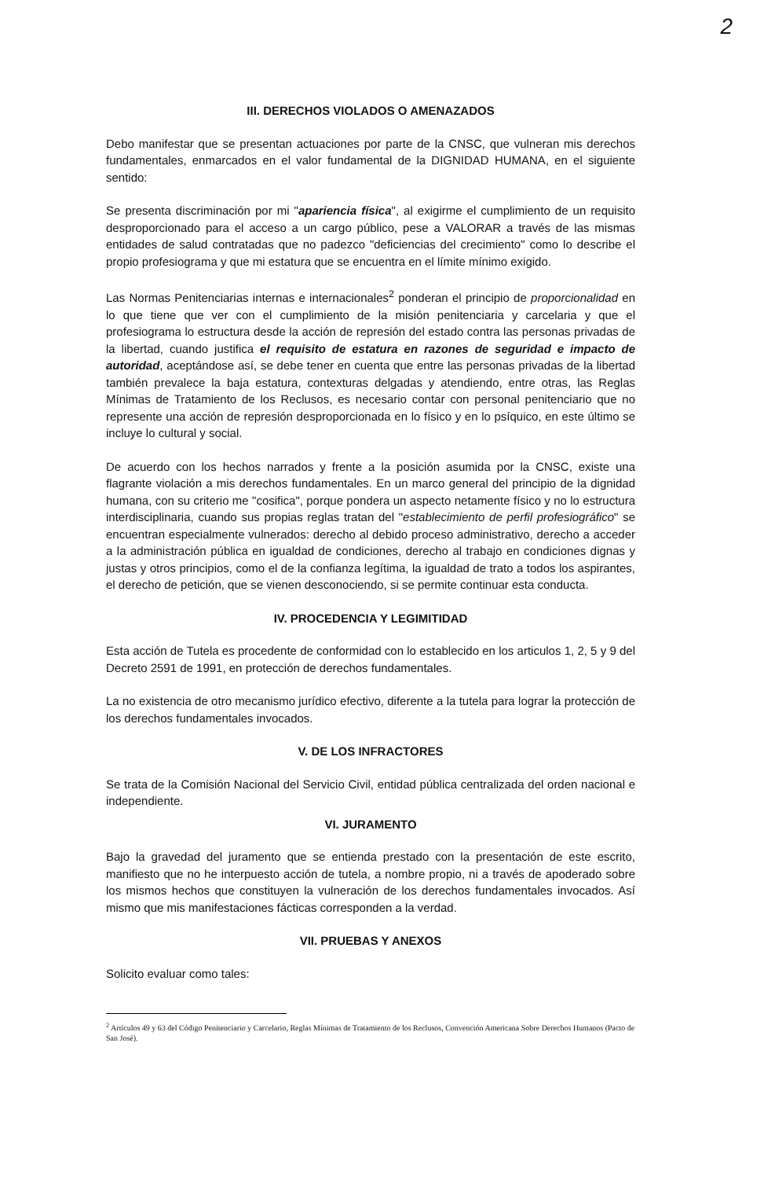2
III. DERECHOS VIOLADOS O AMENAZADOS
Debo manifestar que se presentan actuaciones por parte de la CNSC, que vulneran mis derechos fundamentales, enmarcados en el valor fundamental de la DIGNIDAD HUMANA, en el siguiente sentido:
Se presenta discriminación por mi "apariencia física", al exigirme el cumplimiento de un requisito desproporcionado para el acceso a un cargo público, pese a VALORAR a través de las mismas entidades de salud contratadas que no padezco "deficiencias del crecimiento" como lo describe el propio profesiograma y que mi estatura que se encuentra en el límite mínimo exigido.
Las Normas Penitenciarias internas e internacionales<sup>2</sup> ponderan el principio de proporcionalidad en lo que tiene que ver con el cumplimiento de la misión penitenciaria y carcelaria y que el profesiograma lo estructura desde la acción de represión del estado contra las personas privadas de la libertad, cuando justifica el requisito de estatura en razones de seguridad e impacto de autoridad, aceptándose así, se debe tener en cuenta que entre las personas privadas de la libertad también prevalece la baja estatura, contexturas delgadas y atendiendo, entre otras, las Reglas Mínimas de Tratamiento de los Reclusos, es necesario contar con personal penitenciario que no represente una acción de represión desproporcionada en lo físico y en lo psíquico, en este último se incluye lo cultural y social.
De acuerdo con los hechos narrados y frente a la posición asumida por la CNSC, existe una flagrante violación a mis derechos fundamentales. En un marco general del principio de la dignidad humana, con su criterio me "cosifica", porque pondera un aspecto netamente físico y no lo estructura interdisciplinaria, cuando sus propias reglas tratan del "establecimiento de perfil profesiográfico" se encuentran especialmente vulnerados: derecho al debido proceso administrativo, derecho a acceder a la administración pública en igualdad de condiciones, derecho al trabajo en condiciones dignas y justas y otros principios, como el de la confianza legítima, la igualdad de trato a todos los aspirantes, el derecho de petición, que se vienen desconociendo, si se permite continuar esta conducta.
IV. PROCEDENCIA Y LEGIMITIDAD
Esta acción de Tutela es procedente de conformidad con lo establecido en los articulos 1, 2, 5 y 9 del Decreto 2591 de 1991, en protección de derechos fundamentales.
La no existencia de otro mecanismo jurídico efectivo, diferente a la tutela para lograr la protección de los derechos fundamentales invocados.
V. DE LOS INFRACTORES
Se trata de la Comisión Nacional del Servicio Civil, entidad pública centralizada del orden nacional e independiente.
VI. JURAMENTO
Bajo la gravedad del juramento que se entienda prestado con la presentación de este escrito, manifiesto que no he interpuesto acción de tutela, a nombre propio, ni a través de apoderado sobre los mismos hechos que constituyen la vulneración de los derechos fundamentales invocados. Así mismo que mis manifestaciones fácticas corresponden a la verdad.
VII. PRUEBAS Y ANEXOS
Solicito evaluar como tales:
<sup>2</sup> Artículos 49 y 63 del Código Penitenciario y Carcelario, Reglas Mínimas de Tratamiento de los Reclusos, Convención Americana Sobre Derechos Humanos (Pacto de San José).